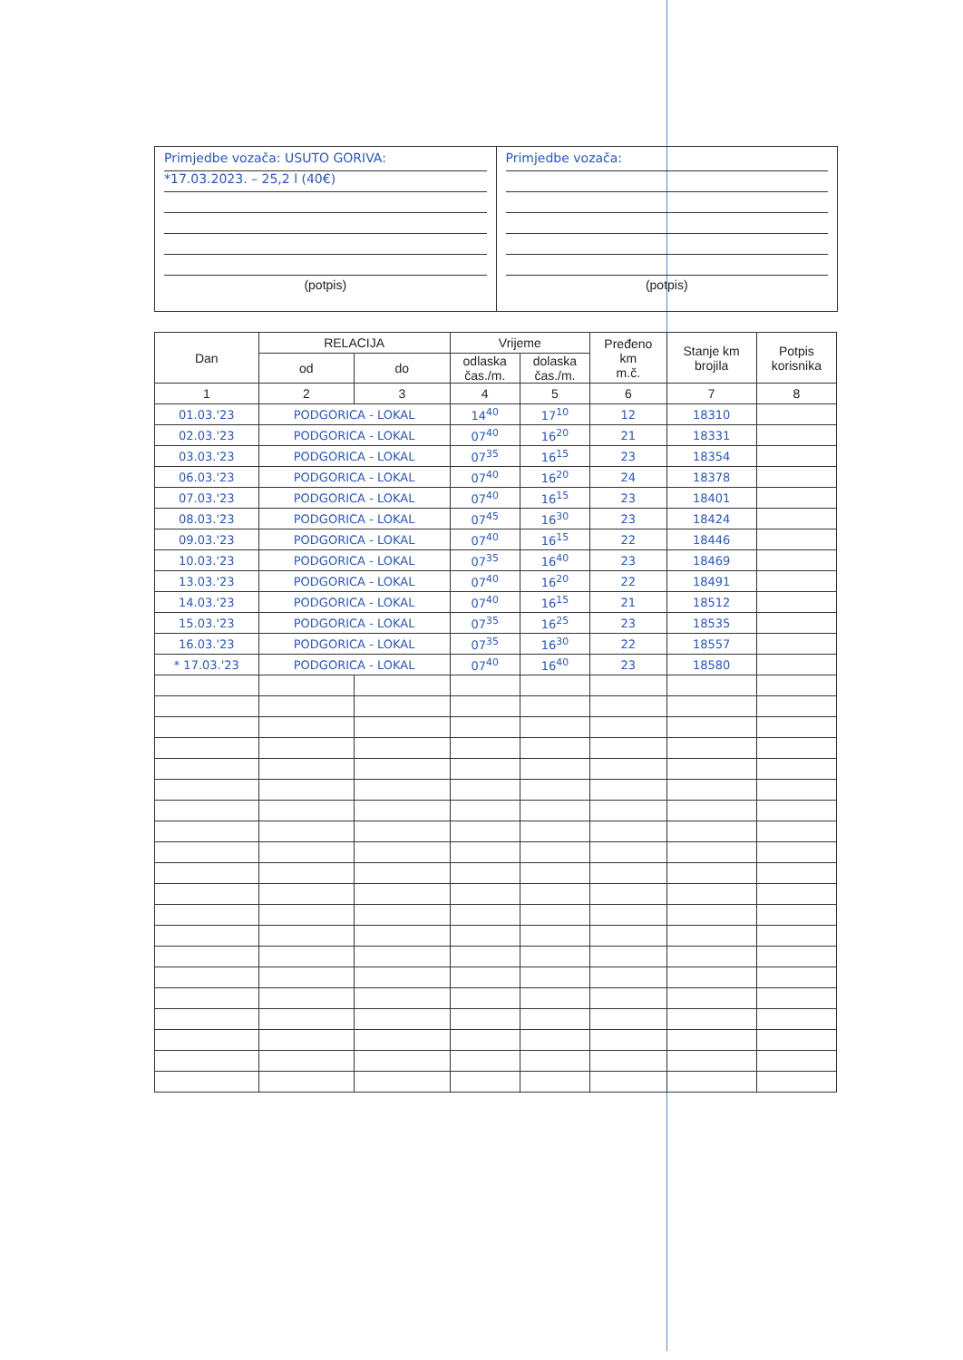Primjedbe vozača: USUTO GORIVA:
*17.03.2023. – 25,2 l (40€)
(potpis)
Primjedbe vozača:
(potpis)
| Dan | RELACIJA | | Vrijeme | | Pređeno km m.č. | Stanje km brojila | Potpis korisnika |
| --- | --- | --- | --- | --- | --- | --- | --- |
| | od | do | odlaska čas./m. | dolaska čas./m. | | | |
| 1 | 2 | 3 | 4 | 5 | 6 | 7 | 8 |
| 01.03.'23 | PODGORICA - LOKAL | | 14<sup>40</sup> | 17<sup>10</sup> | 12 | 18310 | |
| 02.03.'23 | PODGORICA - LOKAL | | 07<sup>40</sup> | 16<sup>20</sup> | 21 | 18331 | |
| 03.03.'23 | PODGORICA - LOKAL | | 07<sup>35</sup> | 16<sup>15</sup> | 23 | 18354 | |
| 06.03.'23 | PODGORICA - LOKAL | | 07<sup>40</sup> | 16<sup>20</sup> | 24 | 18378 | |
| 07.03.'23 | PODGORICA - LOKAL | | 07<sup>40</sup> | 16<sup>15</sup> | 23 | 18401 | |
| 08.03.'23 | PODGORICA - LOKAL | | 07<sup>45</sup> | 16<sup>30</sup> | 23 | 18424 | |
| 09.03.'23 | PODGORICA - LOKAL | | 07<sup>40</sup> | 16<sup>15</sup> | 22 | 18446 | |
| 10.03.'23 | PODGORICA - LOKAL | | 07<sup>35</sup> | 16<sup>40</sup> | 23 | 18469 | |
| 13.03.'23 | PODGORICA - LOKAL | | 07<sup>40</sup> | 16<sup>20</sup> | 22 | 18491 | |
| 14.03.'23 | PODGORICA - LOKAL | | 07<sup>40</sup> | 16<sup>15</sup> | 21 | 18512 | |
| 15.03.'23 | PODGORICA - LOKAL | | 07<sup>35</sup> | 16<sup>25</sup> | 23 | 18535 | |
| 16.03.'23 | PODGORICA - LOKAL | | 07<sup>35</sup> | 16<sup>30</sup> | 22 | 18557 | |
| * 17.03.'23 | PODGORICA - LOKAL | | 07<sup>40</sup> | 16<sup>40</sup> | 23 | 18580 | |